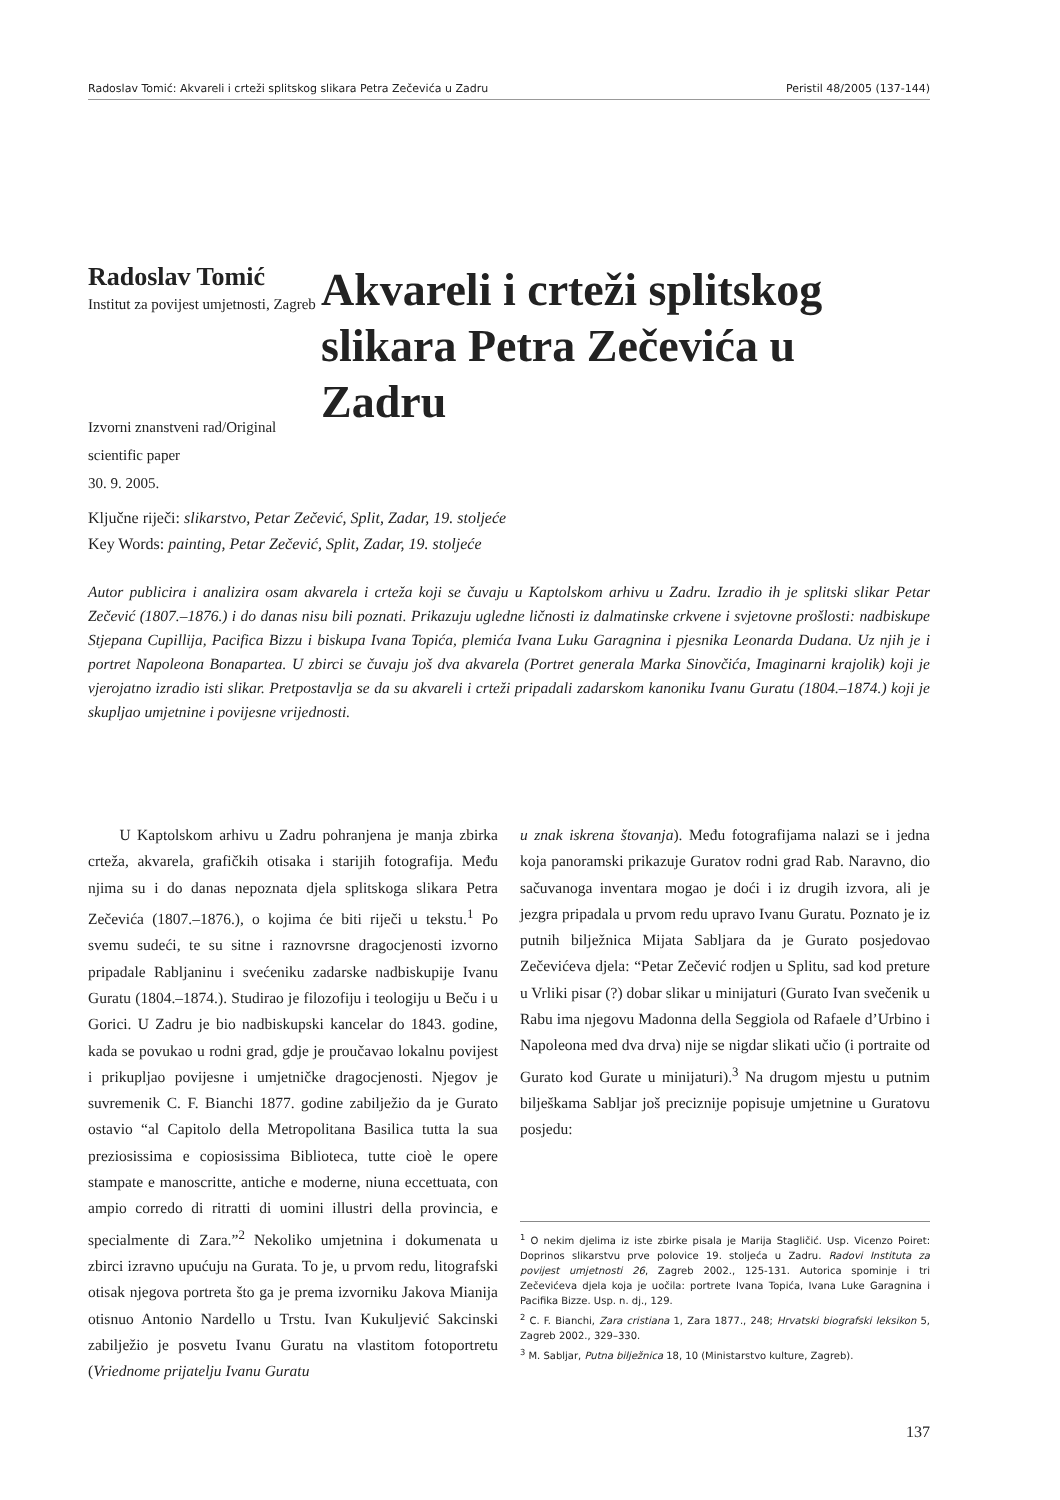Radoslav Tomić: Akvareli i crteži splitskog slikara Petra Zečevića u Zadru Peristil 48/2005 (137-144)
Radoslav Tomić
Institut za povijest umjetnosti, Zagreb
Izvorni znanstveni rad/Original scientific paper
30. 9. 2005.
Akvareli i crteži splitskog slikara Petra Zečevića u Zadru
Ključne riječi: slikarstvo, Petar Zečević, Split, Zadar, 19. stoljeće
Key Words: painting, Petar Zečević, Split, Zadar, 19. stoljeće
Autor publicira i analizira osam akvarela i crteža koji se čuvaju u Kaptolskom arhivu u Zadru. Izradio ih je splitski slikar Petar Zečević (1807.–1876.) i do danas nisu bili poznati. Prikazuju ugledne ličnosti iz dalmatinske crkvene i svjetovne prošlosti: nadbiskupe Stjepana Cupillija, Pacifica Bizzu i biskupa Ivana Topića, plemića Ivana Luku Garagnina i pjesnika Leonarda Dudana. Uz njih je i portret Napoleona Bonapartea. U zbirci se čuvaju još dva akvarela (Portret generala Marka Sinovčića, Imaginarni krajolik) koji je vjerojatno izradio isti slikar. Pretpostavlja se da su akvareli i crteži pripadali zadarskom kanoniku Ivanu Guratu (1804.–1874.) koji je skupljao umjetnine i povijesne vrijednosti.
U Kaptolskom arhivu u Zadru pohranjena je manja zbirka crteža, akvarela, grafičkih otisaka i starijih fotografija. Među njima su i do danas nepoznata djela splitskoga slikara Petra Zečevića (1807.–1876.), o kojima će biti riječi u tekstu.<sup>1</sup> Po svemu sudeći, te su sitne i raznovrsne dragocjenosti izvorno pripadale Rabljaninu i svećeniku zadarske nadbiskupije Ivanu Guratu (1804.–1874.). Studirao je filozofiju i teologiju u Beču i u Gorici. U Zadru je bio nadbiskupski kancelar do 1843. godine, kada se povukao u rodni grad, gdje je proučavao lokalnu povijest i prikupljao povijesne i umjetničke dragocjenosti. Njegov je suvremenik C. F. Bianchi 1877. godine zabilježio da je Gurato ostavio “al Capitolo della Metropolitana Basilica tutta la sua preziosissima e copiosissima Biblioteca, tutte cioè le opere stampate e manoscritte, antiche e moderne, niuna eccettuata, con ampio corredo di ritratti di uomini illustri della provincia, e specialmente di Zara.”<sup>2</sup> Nekoliko umjetnina i dokumenata u zbirci izravno upućuju na Gurata. To je, u prvom redu, litografski otisak njegova portreta što ga je prema izvorniku Jakova Mianija otisnuo Antonio Nardello u Trstu. Ivan Kukuljević Sakcinski zabilježio je posvetu Ivanu Guratu na vlastitom fotoportretu (Vriednome prijatelju Ivanu Guratu
u znak iskrena štovanja). Među fotografijama nalazi se i jedna koja panoramski prikazuje Guratov rodni grad Rab. Naravno, dio sačuvanoga inventara mogao je doći i iz drugih izvora, ali je jezgra pripadala u prvom redu upravo Ivanu Guratu. Poznato je iz putnih bilježnica Mijata Sabljara da je Gurato posjedovao Zečevićeva djela: “Petar Zečević rodjen u Splitu, sad kod preture u Vrliki pisar (?) dobar slikar u minijaturi (Gurato Ivan svečenik u Rabu ima njegovu Madonna della Seggiola od Rafaele d’Urbino i Napoleona med dva drva) nije se nigdar slikati učio (i portraite od Gurato kod Gurate u minijaturi).<sup>3</sup> Na drugom mjestu u putnim bilješkama Sabljar još preciznije popisuje umjetnine u Guratovu posjedu:
<sup>1</sup> O nekim djelima iz iste zbirke pisala je Marija Stagličić. Usp. Vicenzo Poiret: Doprinos slikarstvu prve polovice 19. stoljeća u Zadru. Radovi Instituta za povijest umjetnosti 26, Zagreb 2002., 125-131. Autorica spominje i tri Zečevićeva djela koja je uočila: portrete Ivana Topića, Ivana Luke Garagnina i Pacifika Bizze. Usp. n. dj., 129.
<sup>2</sup> C. F. Bianchi, Zara cristiana 1, Zara 1877., 248; Hrvatski biografski leksikon 5, Zagreb 2002., 329–330.
<sup>3</sup> M. Sabljar, Putna bilježnica 18, 10 (Ministarstvo kulture, Zagreb).
137